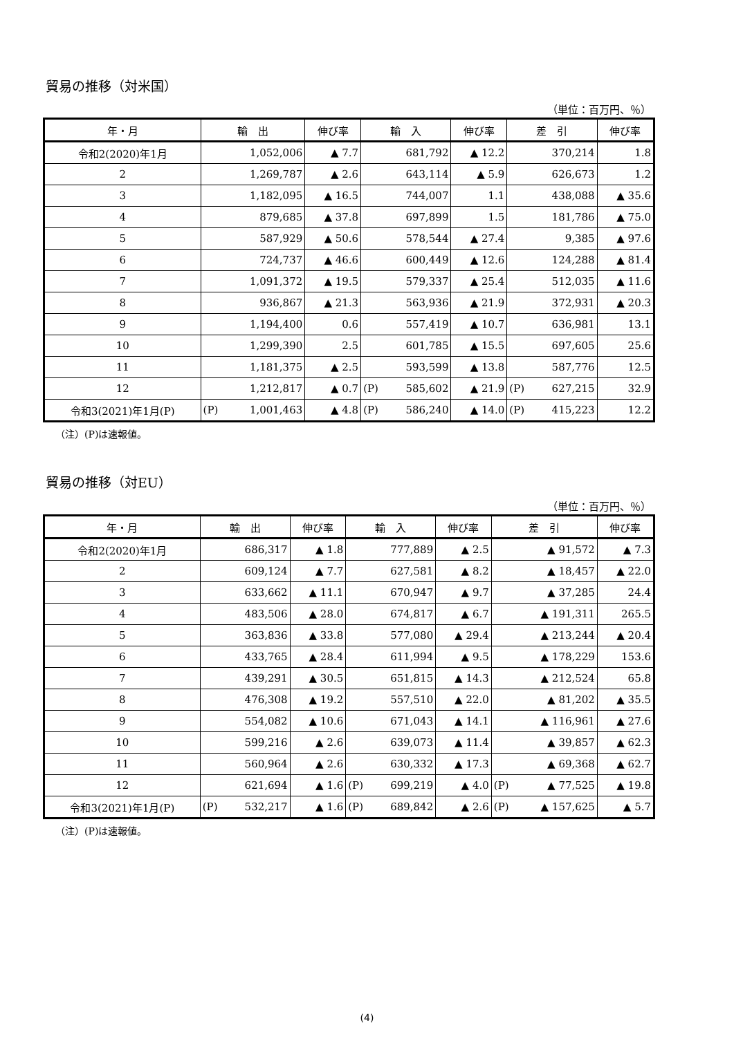貿易の推移（対米国）
（単位：百万円、％）
| 年・月 | 輸 出 | | 伸び率 | 輸 入 | | 伸び率 | 差 引 | | 伸び率 |
| --- | --- | --- | --- | --- | --- | --- | --- | --- | --- |
| 令和2(2020)年1月 | | 1,052,006 | ▲ 7.7 | | 681,792 | ▲ 12.2 | | 370,214 | 1.8 |
| 2 | | 1,269,787 | ▲ 2.6 | | 643,114 | ▲ 5.9 | | 626,673 | 1.2 |
| 3 | | 1,182,095 | ▲ 16.5 | | 744,007 | 1.1 | | 438,088 | ▲ 35.6 |
| 4 | | 879,685 | ▲ 37.8 | | 697,899 | 1.5 | | 181,786 | ▲ 75.0 |
| 5 | | 587,929 | ▲ 50.6 | | 578,544 | ▲ 27.4 | | 9,385 | ▲ 97.6 |
| 6 | | 724,737 | ▲ 46.6 | | 600,449 | ▲ 12.6 | | 124,288 | ▲ 81.4 |
| 7 | | 1,091,372 | ▲ 19.5 | | 579,337 | ▲ 25.4 | | 512,035 | ▲ 11.6 |
| 8 | | 936,867 | ▲ 21.3 | | 563,936 | ▲ 21.9 | | 372,931 | ▲ 20.3 |
| 9 | | 1,194,400 | 0.6 | | 557,419 | ▲ 10.7 | | 636,981 | 13.1 |
| 10 | | 1,299,390 | 2.5 | | 601,785 | ▲ 15.5 | | 697,605 | 25.6 |
| 11 | | 1,181,375 | ▲ 2.5 | | 593,599 | ▲ 13.8 | | 587,776 | 12.5 |
| 12 | | 1,212,817 | ▲ 0.7 | (P) | 585,602 | ▲ 21.9 | (P) | 627,215 | 32.9 |
| 令和3(2021)年1月(P) | (P) | 1,001,463 | ▲ 4.8 | (P) | 586,240 | ▲ 14.0 | (P) | 415,223 | 12.2 |
（注）(P)は速報値。
貿易の推移（対EU）
（単位：百万円、％）
| 年・月 | 輸 出 | | 伸び率 | 輸 入 | | 伸び率 | 差 引 | | 伸び率 |
| --- | --- | --- | --- | --- | --- | --- | --- | --- | --- |
| 令和2(2020)年1月 | | 686,317 | ▲ 1.8 | | 777,889 | ▲ 2.5 | | ▲ 91,572 | ▲ 7.3 |
| 2 | | 609,124 | ▲ 7.7 | | 627,581 | ▲ 8.2 | | ▲ 18,457 | ▲ 22.0 |
| 3 | | 633,662 | ▲ 11.1 | | 670,947 | ▲ 9.7 | | ▲ 37,285 | 24.4 |
| 4 | | 483,506 | ▲ 28.0 | | 674,817 | ▲ 6.7 | | ▲ 191,311 | 265.5 |
| 5 | | 363,836 | ▲ 33.8 | | 577,080 | ▲ 29.4 | | ▲ 213,244 | ▲ 20.4 |
| 6 | | 433,765 | ▲ 28.4 | | 611,994 | ▲ 9.5 | | ▲ 178,229 | 153.6 |
| 7 | | 439,291 | ▲ 30.5 | | 651,815 | ▲ 14.3 | | ▲ 212,524 | 65.8 |
| 8 | | 476,308 | ▲ 19.2 | | 557,510 | ▲ 22.0 | | ▲ 81,202 | ▲ 35.5 |
| 9 | | 554,082 | ▲ 10.6 | | 671,043 | ▲ 14.1 | | ▲ 116,961 | ▲ 27.6 |
| 10 | | 599,216 | ▲ 2.6 | | 639,073 | ▲ 11.4 | | ▲ 39,857 | ▲ 62.3 |
| 11 | | 560,964 | ▲ 2.6 | | 630,332 | ▲ 17.3 | | ▲ 69,368 | ▲ 62.7 |
| 12 | | 621,694 | ▲ 1.6 | (P) | 699,219 | ▲ 4.0 | (P) | ▲ 77,525 | ▲ 19.8 |
| 令和3(2021)年1月(P) | (P) | 532,217 | ▲ 1.6 | (P) | 689,842 | ▲ 2.6 | (P) | ▲ 157,625 | ▲ 5.7 |
（注）(P)は速報値。
(4)